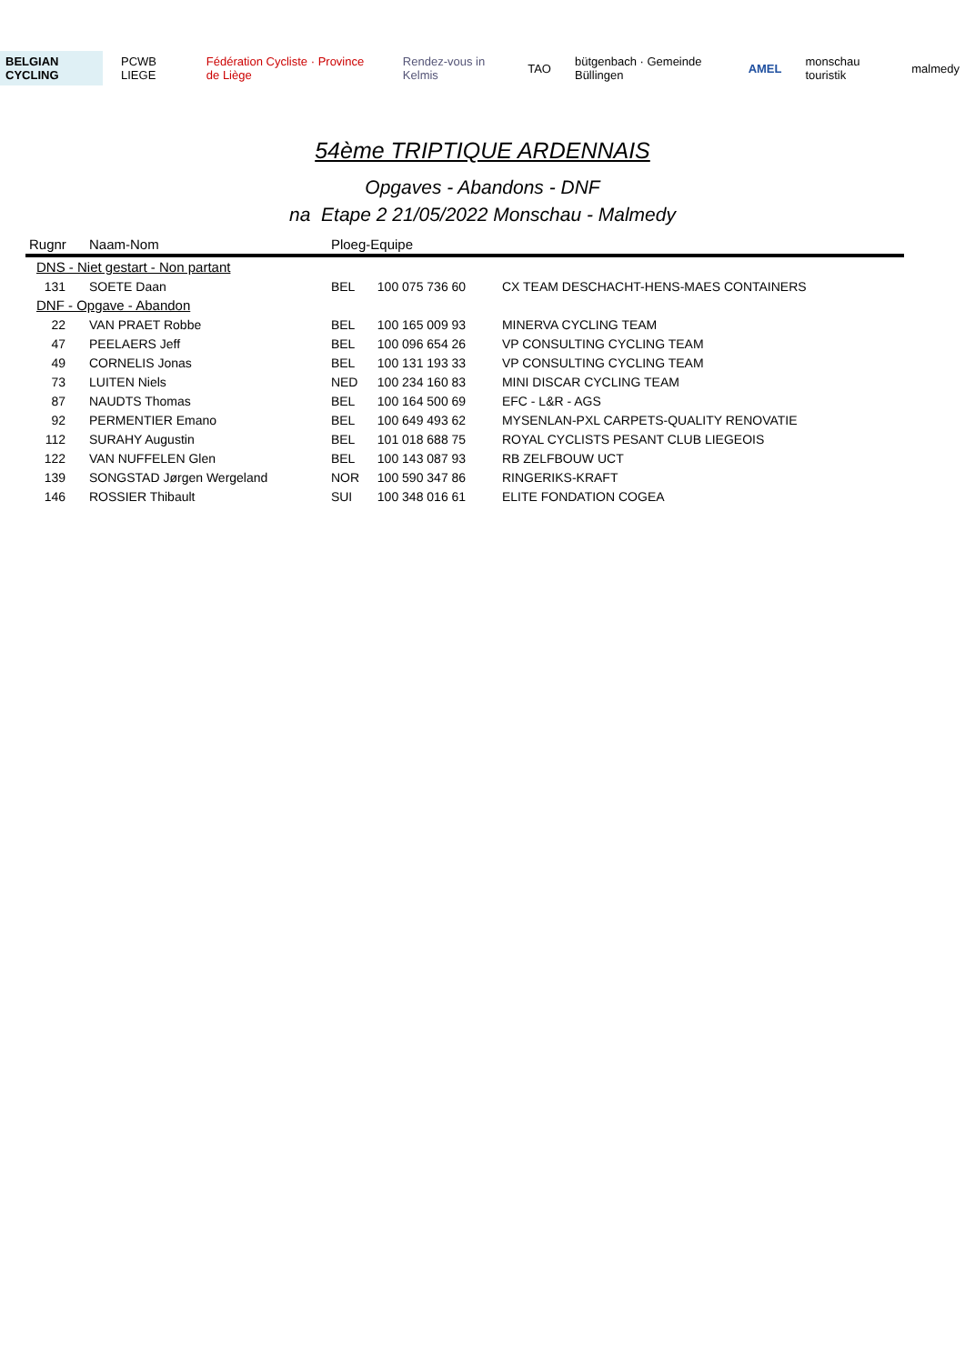BELGIAN CYCLING PCWB LIEGE Fédération Cycliste · Province de Liège Rendez-vous in Kelmis TAO bütgenbach · Gemeinde Büllingen AMEL monschau touristik malmedy
54ème TRIPTIQUE ARDENNAIS
Opgaves - Abandons - DNF
na Etape 2 21/05/2022 Monschau - Malmedy
| Rugnr | Naam-Nom | Ploeg-Equipe | | |
| --- | --- | --- | --- | --- |
| DNS - Niet gestart - Non partant | | | | |
| 131 | SOETE Daan | BEL | 100 075 736 60 | CX TEAM DESCHACHT-HENS-MAES CONTAINERS |
| DNF - Opgave - Abandon | | | | |
| 22 | VAN PRAET Robbe | BEL | 100 165 009 93 | MINERVA CYCLING TEAM |
| 47 | PEELAERS Jeff | BEL | 100 096 654 26 | VP CONSULTING CYCLING TEAM |
| 49 | CORNELIS Jonas | BEL | 100 131 193 33 | VP CONSULTING CYCLING TEAM |
| 73 | LUITEN Niels | NED | 100 234 160 83 | MINI DISCAR CYCLING TEAM |
| 87 | NAUDTS Thomas | BEL | 100 164 500 69 | EFC - L&R - AGS |
| 92 | PERMENTIER Emano | BEL | 100 649 493 62 | MYSENLAN-PXL CARPETS-QUALITY RENOVATIE |
| 112 | SURAHY Augustin | BEL | 101 018 688 75 | ROYAL CYCLISTS PESANT CLUB LIEGEOIS |
| 122 | VAN NUFFELEN Glen | BEL | 100 143 087 93 | RB ZELFBOUW UCT |
| 139 | SONGSTAD Jørgen Wergeland | NOR | 100 590 347 86 | RINGERIKS-KRAFT |
| 146 | ROSSIER Thibault | SUI | 100 348 016 61 | ELITE FONDATION COGEA |